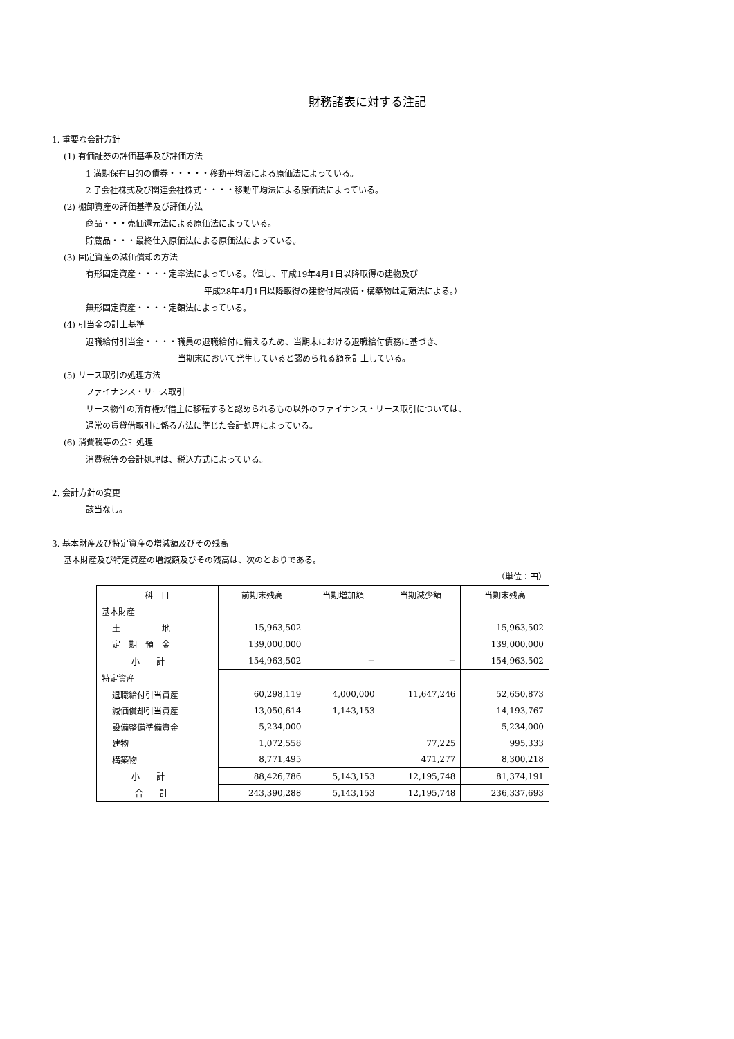財務諸表に対する注記
1. 重要な会計方針
(1) 有価証券の評価基準及び評価方法
1 満期保有目的の債券・・・・・移動平均法による原価法によっている。
2 子会社株式及び関連会社株式・・・・移動平均法による原価法によっている。
(2) 棚卸資産の評価基準及び評価方法
商品・・・売価還元法による原価法によっている。
貯蔵品・・・最終仕入原価法による原価法によっている。
(3) 固定資産の減価償却の方法
有形固定資産・・・・定率法によっている。（但し、平成19年4月1日以降取得の建物及び
平成28年4月1日以降取得の建物付属設備・構築物は定額法による。）
無形固定資産・・・・定額法によっている。
(4) 引当金の計上基準
退職給付引当金・・・・職員の退職給付に備えるため、当期末における退職給付債務に基づき、
当期末において発生していると認められる額を計上している。
(5) リース取引の処理方法
ファイナンス・リース取引
リース物件の所有権が借主に移転すると認められるもの以外のファイナンス・リース取引については、
通常の賃貸借取引に係る方法に準じた会計処理によっている。
(6) 消費税等の会計処理
消費税等の会計処理は、税込方式によっている。
2. 会計方針の変更
該当なし。
3. 基本財産及び特定資産の増減額及びその残高
基本財産及び特定資産の増減額及びその残高は、次のとおりである。
（単位：円）
| 科 目 | 前期末残高 | 当期増加額 | 当期減少額 | 当期末残高 |
| --- | --- | --- | --- | --- |
| 基本財産 | | | | |
| 土 地 | 15,963,502 | | | 15,963,502 |
| 定 期 預 金 | 139,000,000 | | | 139,000,000 |
| 小 計 | 154,963,502 | − | − | 154,963,502 |
| 特定資産 | | | | |
| 退職給付引当資産 | 60,298,119 | 4,000,000 | 11,647,246 | 52,650,873 |
| 減価償却引当資産 | 13,050,614 | 1,143,153 | | 14,193,767 |
| 設備整備準備資金 | 5,234,000 | | | 5,234,000 |
| 建物 | 1,072,558 | | 77,225 | 995,333 |
| 構築物 | 8,771,495 | | 471,277 | 8,300,218 |
| 小 計 | 88,426,786 | 5,143,153 | 12,195,748 | 81,374,191 |
| 合 計 | 243,390,288 | 5,143,153 | 12,195,748 | 236,337,693 |